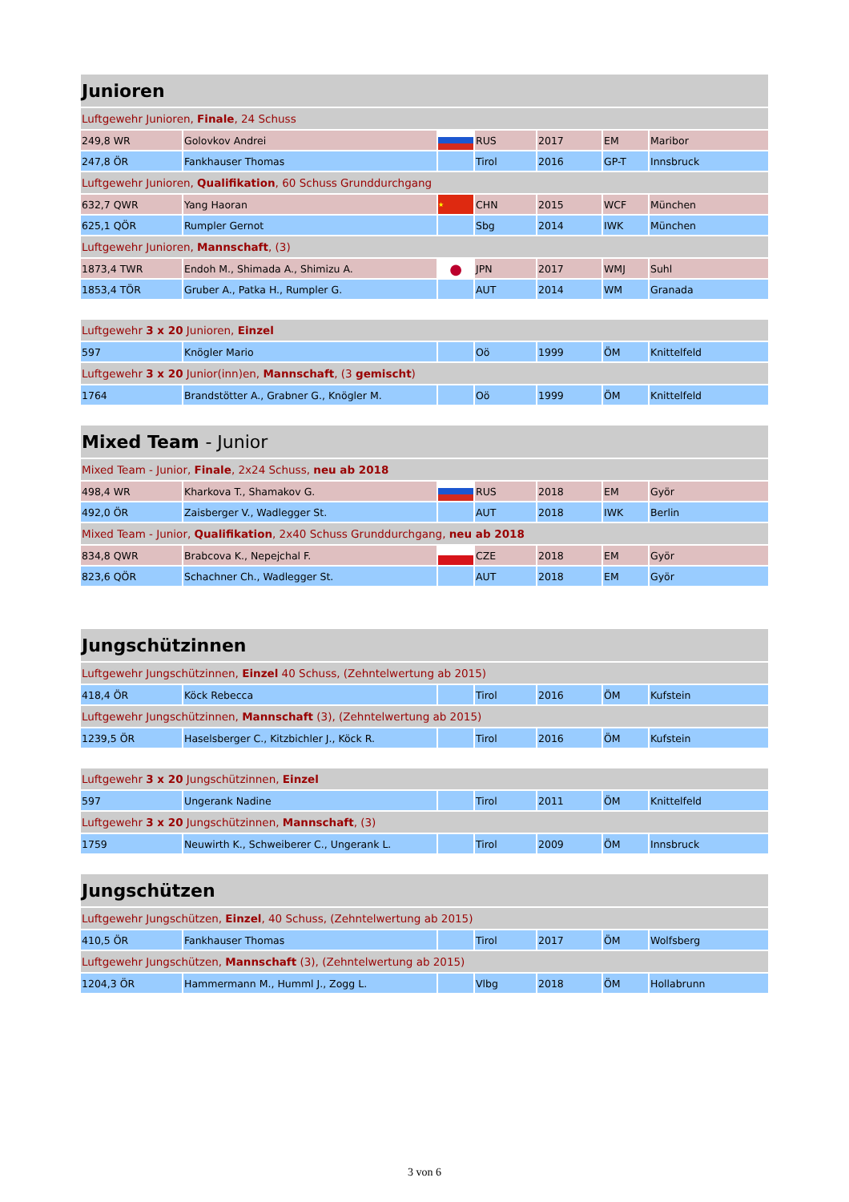| Junioren | | | | | | |
| Luftgewehr Junioren, Finale , 24 Schuss | | | | | | |
| 249,8 WR | Golovkov Andrei | | RUS | 2017 | EM | Maribor |
| 247,8 ÖR | Fankhauser Thomas | | Tirol | 2016 | GP-T | Innsbruck |
| Luftgewehr Junioren, Qualifikation , 60 Schuss Grunddurchgang | | | | | | |
| 632,7 QWR | Yang Haoran | ★ | CHN | 2015 | WCF | München |
| 625,1 QÖR | Rumpler Gernot | | Sbg | 2014 | IWK | München |
| Luftgewehr Junioren, Mannschaft , (3) | | | | | | |
| 1873,4 TWR | Endoh M., Shimada A., Shimizu A. | ● | JPN | 2017 | WMJ | Suhl |
| 1853,4 TÖR | Gruber A., Patka H., Rumpler G. | | AUT | 2014 | WM | Granada |
| Luftgewehr 3 x 20 Junioren, Einzel | | | | | | |
| 597 | Knögler Mario | | Oö | 1999 | ÖM | Knittelfeld |
| Luftgewehr 3 x 20 Junior(inn)en, Mannschaft , (3 gemischt ) | | | | | | |
| 1764 | Brandstötter A., Grabner G., Knögler M. | | Oö | 1999 | ÖM | Knittelfeld |
| Mixed Team - Junior | | | | | | |
| Mixed Team - Junior, Finale , 2x24 Schuss, neu ab 2018 | | | | | | |
| 498,4 WR | Kharkova T., Shamakov G. | | RUS | 2018 | EM | Györ |
| 492,0 ÖR | Zaisberger V., Wadlegger St. | | AUT | 2018 | IWK | Berlin |
| Mixed Team - Junior, Qualifikation , 2x40 Schuss Grunddurchgang, neu ab 2018 | | | | | | |
| 834,8 QWR | Brabcova K., Nepejchal F. | | CZE | 2018 | EM | Györ |
| 823,6 QÖR | Schachner Ch., Wadlegger St. | | AUT | 2018 | EM | Györ |
| Jungschützinnen | | | | | | |
| Luftgewehr Jungschützinnen, Einzel 40 Schuss, (Zehntelwertung ab 2015) | | | | | | |
| 418,4 ÖR | Köck Rebecca | | Tirol | 2016 | ÖM | Kufstein |
| Luftgewehr Jungschützinnen, Mannschaft (3), (Zehntelwertung ab 2015) | | | | | | |
| 1239,5 ÖR | Haselsberger C., Kitzbichler J., Köck R. | | Tirol | 2016 | ÖM | Kufstein |
| Luftgewehr 3 x 20 Jungschützinnen, Einzel | | | | | | |
| 597 | Ungerank Nadine | | Tirol | 2011 | ÖM | Knittelfeld |
| Luftgewehr 3 x 20 Jungschützinnen, Mannschaft , (3) | | | | | | |
| 1759 | Neuwirth K., Schweiberer C., Ungerank L. | | Tirol | 2009 | ÖM | Innsbruck |
| Jungschützen | | | | | | |
| Luftgewehr Jungschützen, Einzel , 40 Schuss, (Zehntelwertung ab 2015) | | | | | | |
| 410,5 ÖR | Fankhauser Thomas | | Tirol | 2017 | ÖM | Wolfsberg |
| Luftgewehr Jungschützen, Mannschaft (3), (Zehntelwertung ab 2015) | | | | | | |
| 1204,3 ÖR | Hammermann M., Humml J., Zogg L. | | Vlbg | 2018 | ÖM | Hollabrunn |
3 von 6